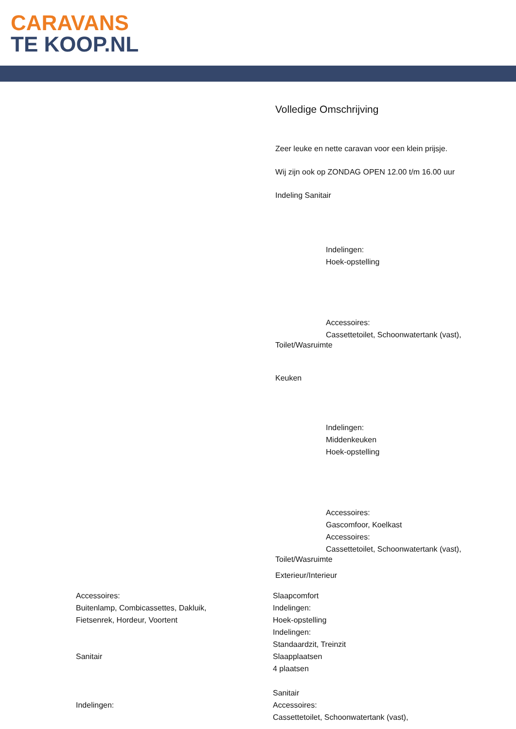CARAVANS
TE KOOP.NL
Volledige Omschrijving
Zeer leuke en nette caravan voor een klein prijsje.
Wij zijn ook op ZONDAG OPEN 12.00 t/m 16.00 uur
Indeling Sanitair
Indelingen:
Hoek-opstelling
Accessoires:
Cassettetoilet, Schoonwatertank (vast),
Toilet/Wasruimte
Keuken
Indelingen:
Middenkeuken
Hoek-opstelling
Accessoires:
Gascomfoor, Koelkast
Accessoires:
Cassettetoilet, Schoonwatertank (vast),
Toilet/Wasruimte
Exterieur/Interieur
Accessoires:
Buitenlamp, Combicassettes, Dakluik,
Fietsenrek, Hordeur, Voortent
Sanitair
Indelingen:
Slaapcomfort
Indelingen:
Hoek-opstelling
Indelingen:
Standaardzit, Treinzit
Slaapplaatsen
4 plaatsen
Sanitair
Accessoires:
Cassettetoilet, Schoonwatertank (vast),